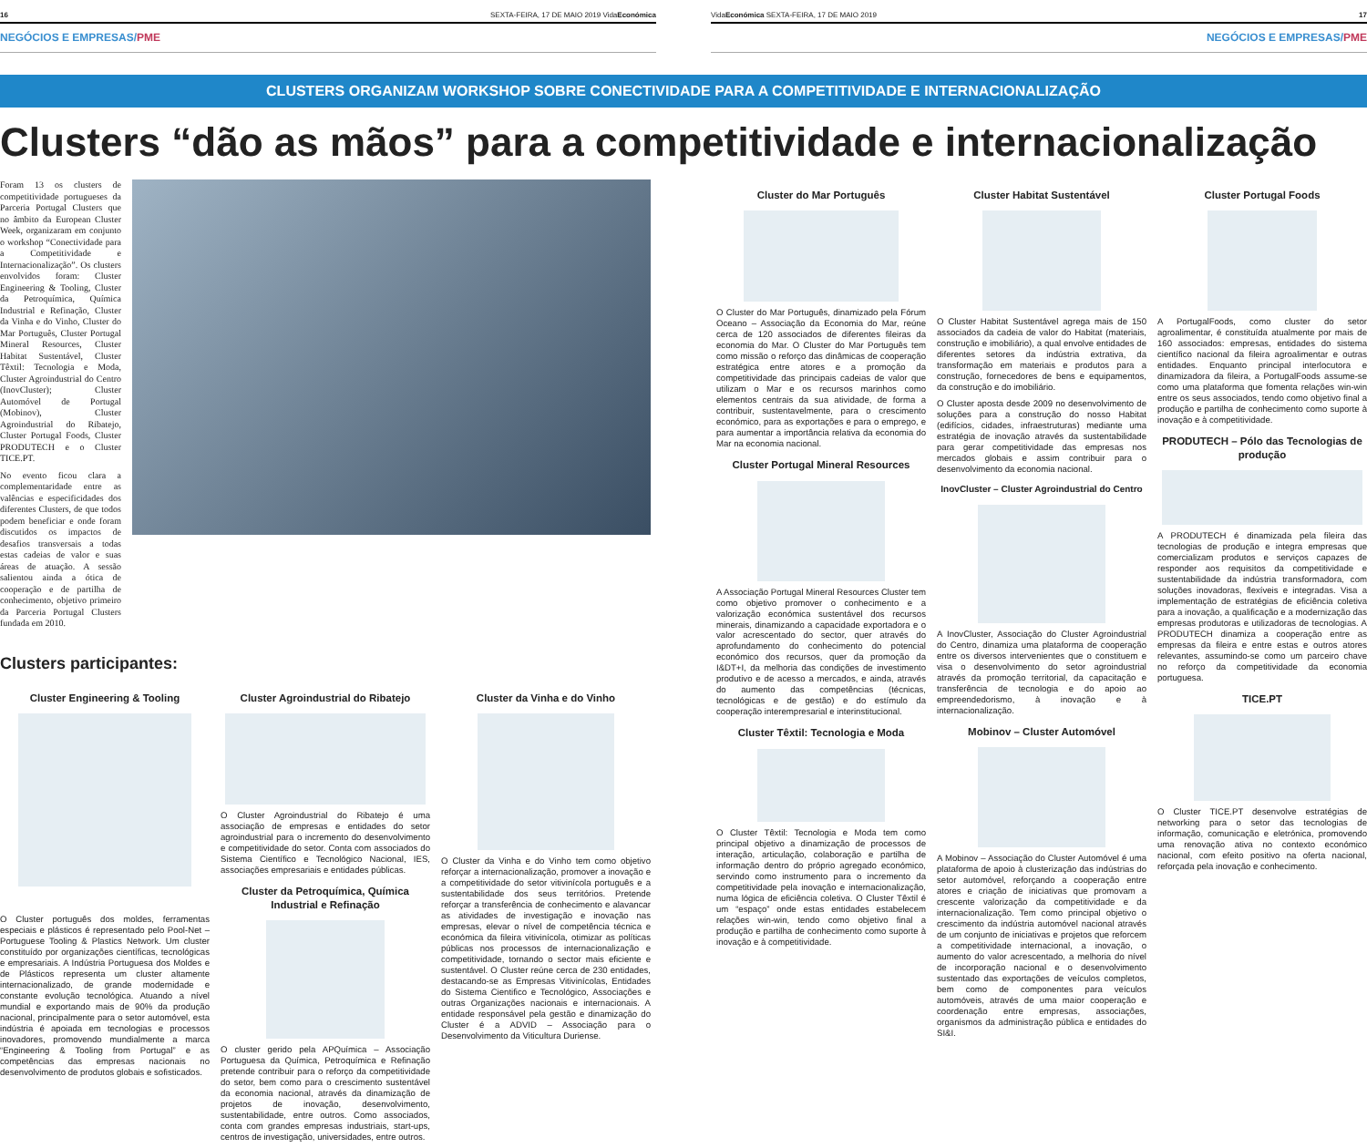16 SEXTA-FEIRA, 17 DE MAIO 2019 VidaEconómica
NEGÓCIOS E EMPRESAS/PME
VidaEconómica SEXTA-FEIRA, 17 DE MAIO 2019 17
NEGÓCIOS E EMPRESAS/PME
CLUSTERS ORGANIZAM WORKSHOP SOBRE CONECTIVIDADE PARA A COMPETITIVIDADE E INTERNACIONALIZAÇÃO
Clusters “dão as mãos” para a competitividade e internacionalização
Foram 13 os clusters de competitividade portugueses da Parceria Portugal Clusters que no âmbito da European Cluster Week, organizaram em conjunto o workshop “Conectividade para a Competitividade e Internacionalização”. Os clusters envolvidos foram: Cluster Engineering & Tooling, Cluster da Petroquímica, Química Industrial e Refinação, Cluster da Vinha e do Vinho, Cluster do Mar Português, Cluster Portugal Mineral Resources, Cluster Habitat Sustentável, Cluster Têxtil: Tecnologia e Moda, Cluster Agroindustrial do Centro (InovCluster); Cluster Automóvel de Portugal (Mobinov), Cluster Agroindustrial do Ribatejo, Cluster Portugal Foods, Cluster PRODUTECH e o Cluster TICE.PT.
No evento ficou clara a complementaridade entre as valências e especificidades dos diferentes Clusters, de que todos podem beneficiar e onde foram discutidos os impactos de desafios transversais a todas estas cadeias de valor e suas áreas de atuação. A sessão salientou ainda a ótica de cooperação e de partilha de conhecimento, objetivo primeiro da Parceria Portugal Clusters fundada em 2010.
Clusters participantes:
Cluster Engineering & Tooling
O Cluster português dos moldes, ferramentas especiais e plásticos é representado pelo Pool-Net – Portuguese Tooling & Plastics Network. Um cluster constituído por organizações científicas, tecnológicas e empresariais. A Indústria Portuguesa dos Moldes e de Plásticos representa um cluster altamente internacionalizado, de grande modernidade e constante evolução tecnológica. Atuando a nível mundial e exportando mais de 90% da produção nacional, principalmente para o setor automóvel, esta indústria é apoiada em tecnologias e processos inovadores, promovendo mundialmente a marca “Engineering & Tooling from Portugal” e as competências das empresas nacionais no desenvolvimento de produtos globais e sofisticados.
Cluster Agroindustrial do Ribatejo
O Cluster Agroindustrial do Ribatejo é uma associação de empresas e entidades do setor agroindustrial para o incremento do desenvolvimento e competitividade do setor. Conta com associados do Sistema Científico e Tecnológico Nacional, IES, associações empresariais e entidades públicas.
Cluster da Petroquímica, Química Industrial e Refinação
O cluster gerido pela APQuímica – Associação Portuguesa da Química, Petroquímica e Refinação pretende contribuir para o reforço da competitividade do setor, bem como para o crescimento sustentável da economia nacional, através da dinamização de projetos de inovação, desenvolvimento, sustentabilidade, entre outros. Como associados, conta com grandes empresas industriais, start-ups, centros de investigação, universidades, entre outros.
Cluster da Vinha e do Vinho
O Cluster da Vinha e do Vinho tem como objetivo reforçar a internacionalização, promover a inovação e a competitividade do setor vitivinícola português e a sustentabilidade dos seus territórios. Pretende reforçar a transferência de conhecimento e alavancar as atividades de investigação e inovação nas empresas, elevar o nível de competência técnica e económica da fileira vitivinícola, otimizar as políticas públicas nos processos de internacionalização e competitividade, tornando o sector mais eficiente e sustentável. O Cluster reúne cerca de 230 entidades, destacando-se as Empresas Vitivinícolas, Entidades do Sistema Cientifico e Tecnológico, Associações e outras Organizações nacionais e internacionais. A entidade responsável pela gestão e dinamização do Cluster é a ADVID – Associação para o Desenvolvimento da Viticultura Duriense.
Cluster do Mar Português
O Cluster do Mar Português, dinamizado pela Fórum Oceano – Associação da Economia do Mar, reúne cerca de 120 associados de diferentes fileiras da economia do Mar. O Cluster do Mar Português tem como missão o reforço das dinâmicas de cooperação estratégica entre atores e a promoção da competitividade das principais cadeias de valor que utilizam o Mar e os recursos marinhos como elementos centrais da sua atividade, de forma a contribuir, sustentavelmente, para o crescimento económico, para as exportações e para o emprego, e para aumentar a importância relativa da economia do Mar na economia nacional.
Cluster Portugal Mineral Resources
A Associação Portugal Mineral Resources Cluster tem como objetivo promover o conhecimento e a valorização económica sustentável dos recursos minerais, dinamizando a capacidade exportadora e o valor acrescentado do sector, quer através do aprofundamento do conhecimento do potencial económico dos recursos, quer da promoção da I&DT+I, da melhoria das condições de investimento produtivo e de acesso a mercados, e ainda, através do aumento das competências (técnicas, tecnológicas e de gestão) e do estímulo da cooperação interempresarial e interinstitucional.
Cluster Têxtil: Tecnologia e Moda
O Cluster Têxtil: Tecnologia e Moda tem como principal objetivo a dinamização de processos de interação, articulação, colaboração e partilha de informação dentro do próprio agregado económico, servindo como instrumento para o incremento da competitividade pela inovação e internacionalização, numa lógica de eficiência coletiva. O Cluster Têxtil é um “espaço” onde estas entidades estabelecem relações win-win, tendo como objetivo final a produção e partilha de conhecimento como suporte à inovação e à competitividade.
Cluster Habitat Sustentável
O Cluster Habitat Sustentável agrega mais de 150 associados da cadeia de valor do Habitat (materiais, construção e imobiliário), a qual envolve entidades de diferentes setores da indústria extrativa, da transformação em materiais e produtos para a construção, fornecedores de bens e equipamentos, da construção e do imobiliário.
O Cluster aposta desde 2009 no desenvolvimento de soluções para a construção do nosso Habitat (edifícios, cidades, infraestruturas) mediante uma estratégia de inovação através da sustentabilidade para gerar competitividade das empresas nos mercados globais e assim contribuir para o desenvolvimento da economia nacional.
InovCluster – Cluster Agroindustrial do Centro
A InovCluster, Associação do Cluster Agroindustrial do Centro, dinamiza uma plataforma de cooperação entre os diversos intervenientes que o constituem e visa o desenvolvimento do setor agroindustrial através da promoção territorial, da capacitação e transferência de tecnologia e do apoio ao empreendedorismo, à inovação e à internacionalização.
Mobinov – Cluster Automóvel
A Mobinov – Associação do Cluster Automóvel é uma plataforma de apoio à clusterização das indústrias do setor automóvel, reforçando a cooperação entre atores e criação de iniciativas que promovam a crescente valorização da competitividade e da internacionalização. Tem como principal objetivo o crescimento da indústria automóvel nacional através de um conjunto de iniciativas e projetos que reforcem a competitividade internacional, a inovação, o aumento do valor acrescentado, a melhoria do nível de incorporação nacional e o desenvolvimento sustentado das exportações de veículos completos, bem como de componentes para veículos automóveis, através de uma maior cooperação e coordenação entre empresas, associações, organismos da administração pública e entidades do SI&I.
Cluster Portugal Foods
A PortugalFoods, como cluster do setor agroalimentar, é constituída atualmente por mais de 160 associados: empresas, entidades do sistema científico nacional da fileira agroalimentar e outras entidades. Enquanto principal interlocutora e dinamizadora da fileira, a PortugalFoods assume-se como uma plataforma que fomenta relações win-win entre os seus associados, tendo como objetivo final a produção e partilha de conhecimento como suporte à inovação e à competitividade.
PRODUTECH – Pólo das Tecnologias de produção
A PRODUTECH é dinamizada pela fileira das tecnologias de produção e integra empresas que comercializam produtos e serviços capazes de responder aos requisitos da competitividade e sustentabilidade da indústria transformadora, com soluções inovadoras, flexíveis e integradas. Visa a implementação de estratégias de eficiência coletiva para a inovação, a qualificação e a modernização das empresas produtoras e utilizadoras de tecnologias. A PRODUTECH dinamiza a cooperação entre as empresas da fileira e entre estas e outros atores relevantes, assumindo-se como um parceiro chave no reforço da competitividade da economia portuguesa.
TICE.PT
O Cluster TICE.PT desenvolve estratégias de networking para o setor das tecnologias de informação, comunicação e eletrónica, promovendo uma renovação ativa no contexto económico nacional, com efeito positivo na oferta nacional, reforçada pela inovação e conhecimento.